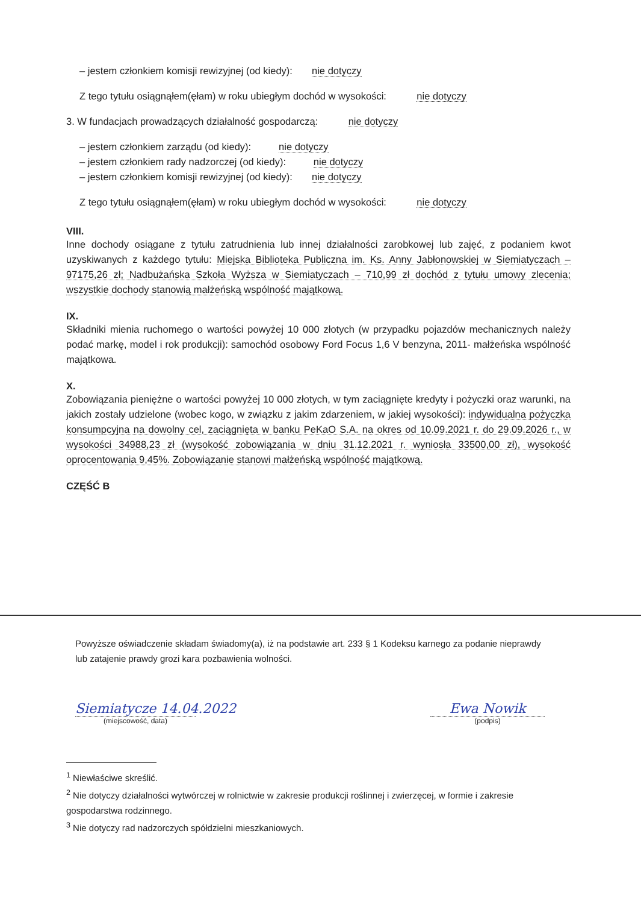– jestem członkiem komisji rewizyjnej (od kiedy): nie dotyczy
Z tego tytułu osiągnąłem(ęłam) w roku ubiegłym dochód w wysokości: nie dotyczy
3. W fundacjach prowadzących działalność gospodarczą: nie dotyczy
– jestem członkiem zarządu (od kiedy): nie dotyczy
– jestem członkiem rady nadzorczej (od kiedy): nie dotyczy
– jestem członkiem komisji rewizyjnej (od kiedy): nie dotyczy
Z tego tytułu osiągnąłem(ęłam) w roku ubiegłym dochód w wysokości: nie dotyczy
VIII.
Inne dochody osiągane z tytułu zatrudnienia lub innej działalności zarobkowej lub zajęć, z podaniem kwot uzyskiwanych z każdego tytułu: Miejska Biblioteka Publiczna im. Ks. Anny Jabłonowskiej w Siemiatyczach – 97175,26 zł; Nadbużańska Szkoła Wyższa w Siemiatyczach – 710,99 zł dochód z tytułu umowy zlecenia; wszystkie dochody stanowią małżeńską wspólność majątkową.
IX.
Składniki mienia ruchomego o wartości powyżej 10 000 złotych (w przypadku pojazdów mechanicznych należy podać markę, model i rok produkcji): samochód osobowy Ford Focus 1,6 V benzyna, 2011- małżeńska wspólność majątkowa.
X.
Zobowiązania pieniężne o wartości powyżej 10 000 złotych, w tym zaciągnięte kredyty i pożyczki oraz warunki, na jakich zostały udzielone (wobec kogo, w związku z jakim zdarzeniem, w jakiej wysokości): indywidualna pożyczka konsumpcyjna na dowolny cel, zaciągnięta w banku PeKaO S.A. na okres od 10.09.2021 r. do 29.09.2026 r., w wysokości 34988,23 zł (wysokość zobowiązania w dniu 31.12.2021 r. wyniosła 33500,00 zł), wysokość oprocentowania 9,45%. Zobowiązanie stanowi małżeńską wspólność majątkową.
CZĘŚĆ B
Powyższe oświadczenie składam świadomy(a), iż na podstawie art. 233 § 1 Kodeksu karnego za podanie nieprawdy lub zatajenie prawdy grozi kara pozbawienia wolności.
Siemiatycze 14.04.2022
(miejscowość, data)
Ewa Nowik
(podpis)
<sup>1</sup> Niewłaściwe skreślić.
<sup>2</sup> Nie dotyczy działalności wytwórczej w rolnictwie w zakresie produkcji roślinnej i zwierzęcej, w formie i zakresie gospodarstwa rodzinnego.
<sup>3</sup> Nie dotyczy rad nadzorczych spółdzielni mieszkaniowych.